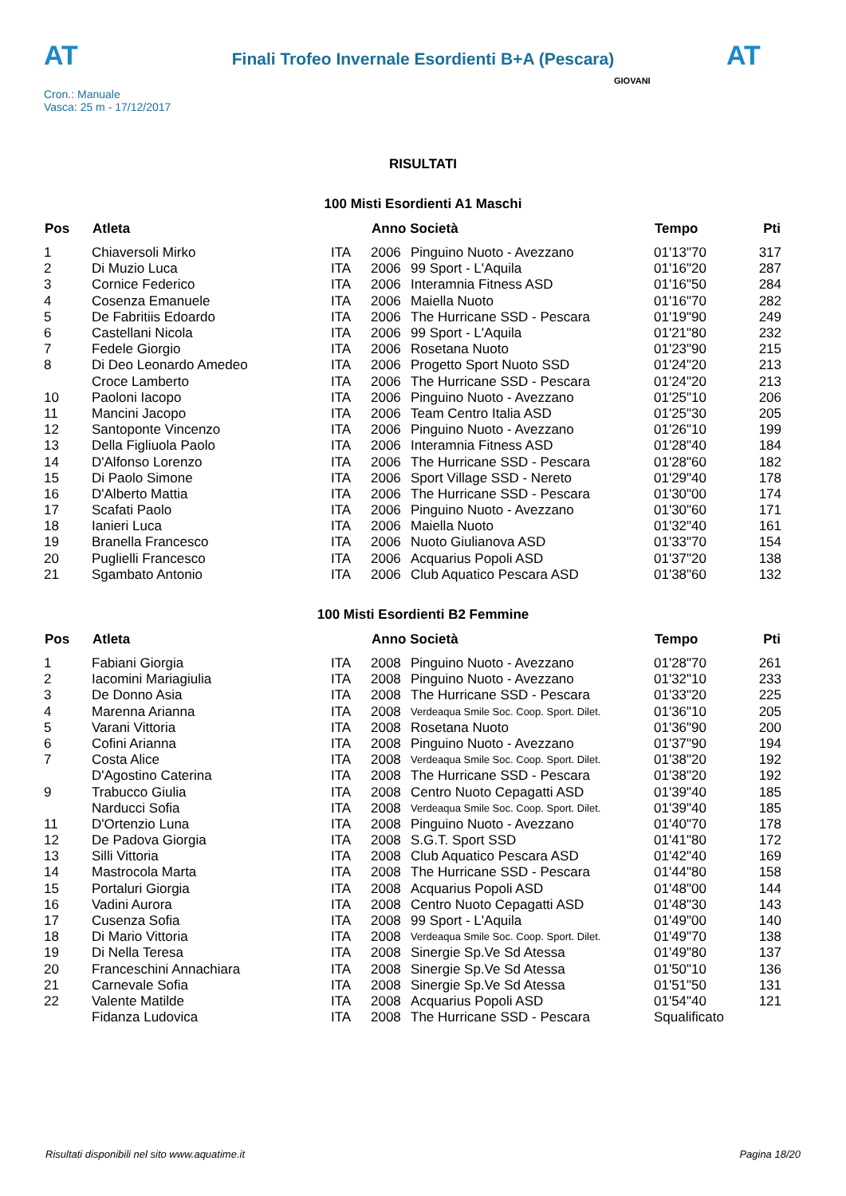AT
Finali Trofeo Invernale Esordienti B+A (Pescara)
AT
Cron.: Manuale
Vasca: 25 m - 17/12/2017
GIOVANI
RISULTATI
100 Misti Esordienti A1 Maschi
| Pos | Atleta | | Anno Società | | Tempo | Pti |
| --- | --- | --- | --- | --- | --- | --- |
| 1 | Chiaversoli Mirko | ITA | 2006 | Pinguino Nuoto - Avezzano | 01'13"70 | 317 |
| 2 | Di Muzio Luca | ITA | 2006 | 99 Sport - L'Aquila | 01'16"20 | 287 |
| 3 | Cornice Federico | ITA | 2006 | Interamnia Fitness ASD | 01'16"50 | 284 |
| 4 | Cosenza Emanuele | ITA | 2006 | Maiella Nuoto | 01'16"70 | 282 |
| 5 | De Fabritiis Edoardo | ITA | 2006 | The Hurricane SSD - Pescara | 01'19"90 | 249 |
| 6 | Castellani Nicola | ITA | 2006 | 99 Sport - L'Aquila | 01'21"80 | 232 |
| 7 | Fedele Giorgio | ITA | 2006 | Rosetana Nuoto | 01'23"90 | 215 |
| 8 | Di Deo Leonardo Amedeo | ITA | 2006 | Progetto Sport Nuoto SSD | 01'24"20 | 213 |
| | Croce Lamberto | ITA | 2006 | The Hurricane SSD - Pescara | 01'24"20 | 213 |
| 10 | Paoloni Iacopo | ITA | 2006 | Pinguino Nuoto - Avezzano | 01'25"10 | 206 |
| 11 | Mancini Jacopo | ITA | 2006 | Team Centro Italia ASD | 01'25"30 | 205 |
| 12 | Santoponte Vincenzo | ITA | 2006 | Pinguino Nuoto - Avezzano | 01'26"10 | 199 |
| 13 | Della Figliuola Paolo | ITA | 2006 | Interamnia Fitness ASD | 01'28"40 | 184 |
| 14 | D'Alfonso Lorenzo | ITA | 2006 | The Hurricane SSD - Pescara | 01'28"60 | 182 |
| 15 | Di Paolo Simone | ITA | 2006 | Sport Village SSD - Nereto | 01'29"40 | 178 |
| 16 | D'Alberto Mattia | ITA | 2006 | The Hurricane SSD - Pescara | 01'30"00 | 174 |
| 17 | Scafati Paolo | ITA | 2006 | Pinguino Nuoto - Avezzano | 01'30"60 | 171 |
| 18 | Ianieri Luca | ITA | 2006 | Maiella Nuoto | 01'32"40 | 161 |
| 19 | Branella Francesco | ITA | 2006 | Nuoto Giulianova ASD | 01'33"70 | 154 |
| 20 | Puglielli Francesco | ITA | 2006 | Acquarius Popoli ASD | 01'37"20 | 138 |
| 21 | Sgambato Antonio | ITA | 2006 | Club Aquatico Pescara ASD | 01'38"60 | 132 |
100 Misti Esordienti B2 Femmine
| Pos | Atleta | | Anno Società | | Tempo | Pti |
| --- | --- | --- | --- | --- | --- | --- |
| 1 | Fabiani Giorgia | ITA | 2008 | Pinguino Nuoto - Avezzano | 01'28"70 | 261 |
| 2 | Iacomini Mariagiulia | ITA | 2008 | Pinguino Nuoto - Avezzano | 01'32"10 | 233 |
| 3 | De Donno Asia | ITA | 2008 | The Hurricane SSD - Pescara | 01'33"20 | 225 |
| 4 | Marenna Arianna | ITA | 2008 | Verdeaqua Smile Soc. Coop. Sport. Dilet. | 01'36"10 | 205 |
| 5 | Varani Vittoria | ITA | 2008 | Rosetana Nuoto | 01'36"90 | 200 |
| 6 | Cofini Arianna | ITA | 2008 | Pinguino Nuoto - Avezzano | 01'37"90 | 194 |
| 7 | Costa Alice | ITA | 2008 | Verdeaqua Smile Soc. Coop. Sport. Dilet. | 01'38"20 | 192 |
| | D'Agostino Caterina | ITA | 2008 | The Hurricane SSD - Pescara | 01'38"20 | 192 |
| 9 | Trabucco Giulia | ITA | 2008 | Centro Nuoto Cepagatti ASD | 01'39"40 | 185 |
| | Narducci Sofia | ITA | 2008 | Verdeaqua Smile Soc. Coop. Sport. Dilet. | 01'39"40 | 185 |
| 11 | D'Ortenzio Luna | ITA | 2008 | Pinguino Nuoto - Avezzano | 01'40"70 | 178 |
| 12 | De Padova Giorgia | ITA | 2008 | S.G.T. Sport SSD | 01'41"80 | 172 |
| 13 | Silli Vittoria | ITA | 2008 | Club Aquatico Pescara ASD | 01'42"40 | 169 |
| 14 | Mastrocola Marta | ITA | 2008 | The Hurricane SSD - Pescara | 01'44"80 | 158 |
| 15 | Portaluri Giorgia | ITA | 2008 | Acquarius Popoli ASD | 01'48"00 | 144 |
| 16 | Vadini Aurora | ITA | 2008 | Centro Nuoto Cepagatti ASD | 01'48"30 | 143 |
| 17 | Cusenza Sofia | ITA | 2008 | 99 Sport - L'Aquila | 01'49"00 | 140 |
| 18 | Di Mario Vittoria | ITA | 2008 | Verdeaqua Smile Soc. Coop. Sport. Dilet. | 01'49"70 | 138 |
| 19 | Di Nella Teresa | ITA | 2008 | Sinergie Sp.Ve Sd Atessa | 01'49"80 | 137 |
| 20 | Franceschini Annachiara | ITA | 2008 | Sinergie Sp.Ve Sd Atessa | 01'50"10 | 136 |
| 21 | Carnevale Sofia | ITA | 2008 | Sinergie Sp.Ve Sd Atessa | 01'51"50 | 131 |
| 22 | Valente Matilde | ITA | 2008 | Acquarius Popoli ASD | 01'54"40 | 121 |
| | Fidanza Ludovica | ITA | 2008 | The Hurricane SSD - Pescara | Squalificato | |
Risultati disponibili nel sito www.aquatime.it Pagina 18/20